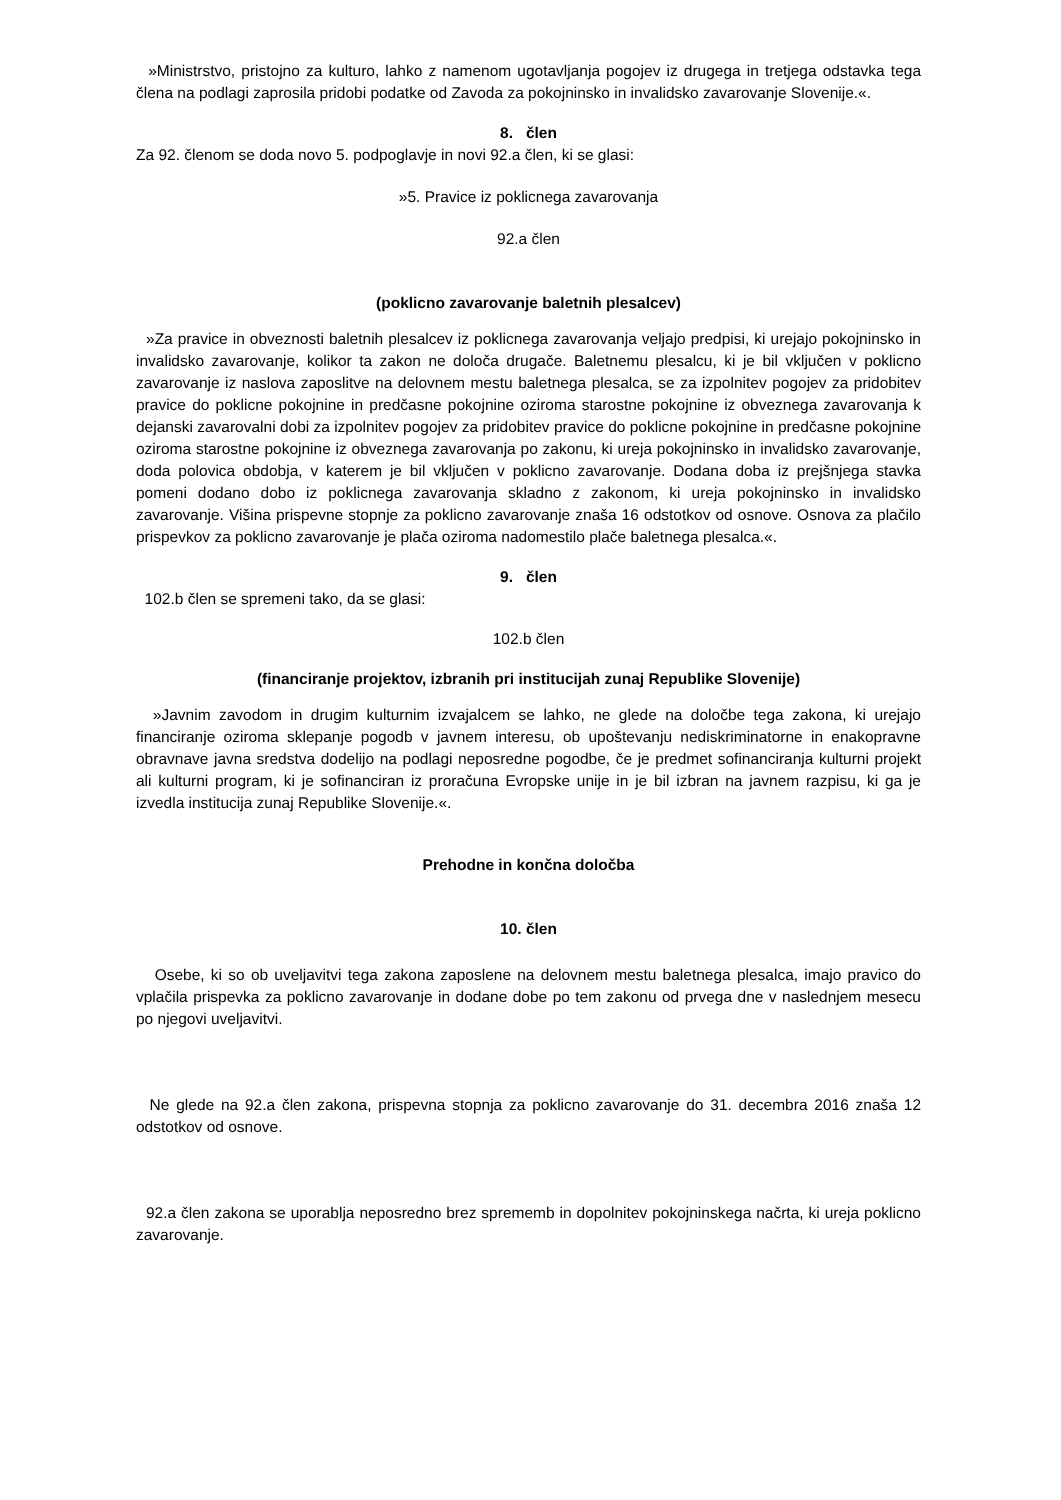»Ministrstvo, pristojno za kulturo, lahko z namenom ugotavljanja pogojev iz drugega in tretjega odstavka tega člena na podlagi zaprosila pridobi podatke od Zavoda za pokojninsko in invalidsko zavarovanje Slovenije.«.
8. člen
Za 92. členom se doda novo 5. podpoglavje in novi 92.a člen, ki se glasi:
»5. Pravice iz poklicnega zavarovanja
92.a člen
(poklicno zavarovanje baletnih plesalcev)
»Za pravice in obveznosti baletnih plesalcev iz poklicnega zavarovanja veljajo predpisi, ki urejajo pokojninsko in invalidsko zavarovanje, kolikor ta zakon ne določa drugače. Baletnemu plesalcu, ki je bil vključen v poklicno zavarovanje iz naslova zaposlitve na delovnem mestu baletnega plesalca, se za izpolnitev pogojev za pridobitev pravice do poklicne pokojnine in predčasne pokojnine oziroma starostne pokojnine iz obveznega zavarovanja k dejanski zavarovalni dobi za izpolnitev pogojev za pridobitev pravice do poklicne pokojnine in predčasne pokojnine oziroma starostne pokojnine iz obveznega zavarovanja po zakonu, ki ureja pokojninsko in invalidsko zavarovanje, doda polovica obdobja, v katerem je bil vključen v poklicno zavarovanje. Dodana doba iz prejšnjega stavka pomeni dodano dobo iz poklicnega zavarovanja skladno z zakonom, ki ureja pokojninsko in invalidsko zavarovanje. Višina prispevne stopnje za poklicno zavarovanje znaša 16 odstotkov od osnove. Osnova za plačilo prispevkov za poklicno zavarovanje je plača oziroma nadomestilo plače baletnega plesalca.«.
9. člen
102.b člen se spremeni tako, da se glasi:
102.b člen
(financiranje projektov, izbranih pri institucijah zunaj Republike Slovenije)
»Javnim zavodom in drugim kulturnim izvajalcem se lahko, ne glede na določbe tega zakona, ki urejajo financiranje oziroma sklepanje pogodb v javnem interesu, ob upoštevanju nediskriminatorne in enakopravne obravnave javna sredstva dodelijo na podlagi neposredne pogodbe, če je predmet sofinanciranja kulturni projekt ali kulturni program, ki je sofinanciran iz proračuna Evropske unije in je bil izbran na javnem razpisu, ki ga je izvedla institucija zunaj Republike Slovenije.«.
Prehodne in končna določba
10. člen
Osebe, ki so ob uveljavitvi tega zakona zaposlene na delovnem mestu baletnega plesalca, imajo pravico do vplačila prispevka za poklicno zavarovanje in dodane dobe po tem zakonu od prvega dne v naslednjem mesecu po njegovi uveljavitvi.
Ne glede na 92.a člen zakona, prispevna stopnja za poklicno zavarovanje do 31. decembra 2016 znaša 12 odstotkov od osnove.
92.a člen zakona se uporablja neposredno brez sprememb in dopolnitev pokojninskega načrta, ki ureja poklicno zavarovanje.